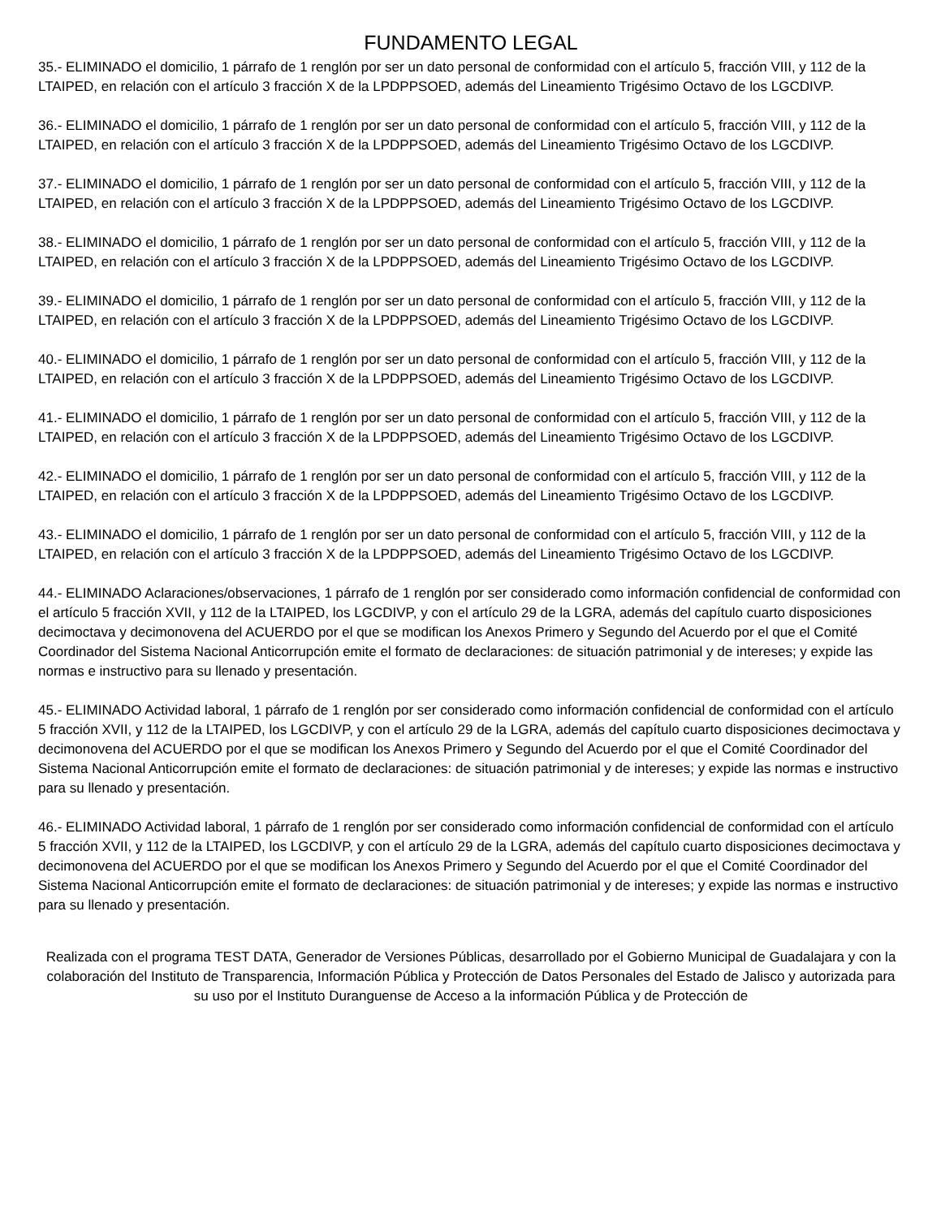FUNDAMENTO LEGAL
35.- ELIMINADO el domicilio, 1 párrafo de 1 renglón por ser un dato personal de conformidad con el artículo 5, fracción VIII, y 112 de la LTAIPED, en relación con el artículo 3 fracción X de la LPDPPSOED, además del Lineamiento Trigésimo Octavo de los LGCDIVP.
36.- ELIMINADO el domicilio, 1 párrafo de 1 renglón por ser un dato personal de conformidad con el artículo 5, fracción VIII, y 112 de la LTAIPED, en relación con el artículo 3 fracción X de la LPDPPSOED, además del Lineamiento Trigésimo Octavo de los LGCDIVP.
37.- ELIMINADO el domicilio, 1 párrafo de 1 renglón por ser un dato personal de conformidad con el artículo 5, fracción VIII, y 112 de la LTAIPED, en relación con el artículo 3 fracción X de la LPDPPSOED, además del Lineamiento Trigésimo Octavo de los LGCDIVP.
38.- ELIMINADO el domicilio, 1 párrafo de 1 renglón por ser un dato personal de conformidad con el artículo 5, fracción VIII, y 112 de la LTAIPED, en relación con el artículo 3 fracción X de la LPDPPSOED, además del Lineamiento Trigésimo Octavo de los LGCDIVP.
39.- ELIMINADO el domicilio, 1 párrafo de 1 renglón por ser un dato personal de conformidad con el artículo 5, fracción VIII, y 112 de la LTAIPED, en relación con el artículo 3 fracción X de la LPDPPSOED, además del Lineamiento Trigésimo Octavo de los LGCDIVP.
40.- ELIMINADO el domicilio, 1 párrafo de 1 renglón por ser un dato personal de conformidad con el artículo 5, fracción VIII, y 112 de la LTAIPED, en relación con el artículo 3 fracción X de la LPDPPSOED, además del Lineamiento Trigésimo Octavo de los LGCDIVP.
41.- ELIMINADO el domicilio, 1 párrafo de 1 renglón por ser un dato personal de conformidad con el artículo 5, fracción VIII, y 112 de la LTAIPED, en relación con el artículo 3 fracción X de la LPDPPSOED, además del Lineamiento Trigésimo Octavo de los LGCDIVP.
42.- ELIMINADO el domicilio, 1 párrafo de 1 renglón por ser un dato personal de conformidad con el artículo 5, fracción VIII, y 112 de la LTAIPED, en relación con el artículo 3 fracción X de la LPDPPSOED, además del Lineamiento Trigésimo Octavo de los LGCDIVP.
43.- ELIMINADO el domicilio, 1 párrafo de 1 renglón por ser un dato personal de conformidad con el artículo 5, fracción VIII, y 112 de la LTAIPED, en relación con el artículo 3 fracción X de la LPDPPSOED, además del Lineamiento Trigésimo Octavo de los LGCDIVP.
44.- ELIMINADO Aclaraciones/observaciones, 1 párrafo de 1 renglón por ser considerado como información confidencial de conformidad con el artículo 5 fracción XVII, y 112 de la LTAIPED, los LGCDIVP, y con el artículo 29 de la LGRA, además del capítulo cuarto disposiciones decimoctava y decimonovena del ACUERDO por el que se modifican los Anexos Primero y Segundo del Acuerdo por el que el Comité Coordinador del Sistema Nacional Anticorrupción emite el formato de declaraciones: de situación patrimonial y de intereses; y expide las normas e instructivo para su llenado y presentación.
45.- ELIMINADO Actividad laboral, 1 párrafo de 1 renglón por ser considerado como información confidencial de conformidad con el artículo 5 fracción XVII, y 112 de la LTAIPED, los LGCDIVP, y con el artículo 29 de la LGRA, además del capítulo cuarto disposiciones decimoctava y decimonovena del ACUERDO por el que se modifican los Anexos Primero y Segundo del Acuerdo por el que el Comité Coordinador del Sistema Nacional Anticorrupción emite el formato de declaraciones: de situación patrimonial y de intereses; y expide las normas e instructivo para su llenado y presentación.
46.- ELIMINADO Actividad laboral, 1 párrafo de 1 renglón por ser considerado como información confidencial de conformidad con el artículo 5 fracción XVII, y 112 de la LTAIPED, los LGCDIVP, y con el artículo 29 de la LGRA, además del capítulo cuarto disposiciones decimoctava y decimonovena del ACUERDO por el que se modifican los Anexos Primero y Segundo del Acuerdo por el que el Comité Coordinador del Sistema Nacional Anticorrupción emite el formato de declaraciones: de situación patrimonial y de intereses; y expide las normas e instructivo para su llenado y presentación.
Realizada con el programa TEST DATA, Generador de Versiones Públicas, desarrollado por el Gobierno Municipal de Guadalajara y con la colaboración del Instituto de Transparencia, Información Pública y Protección de Datos Personales del Estado de Jalisco y autorizada para su uso por el Instituto Duranguense de Acceso a la información Pública y de Protección de